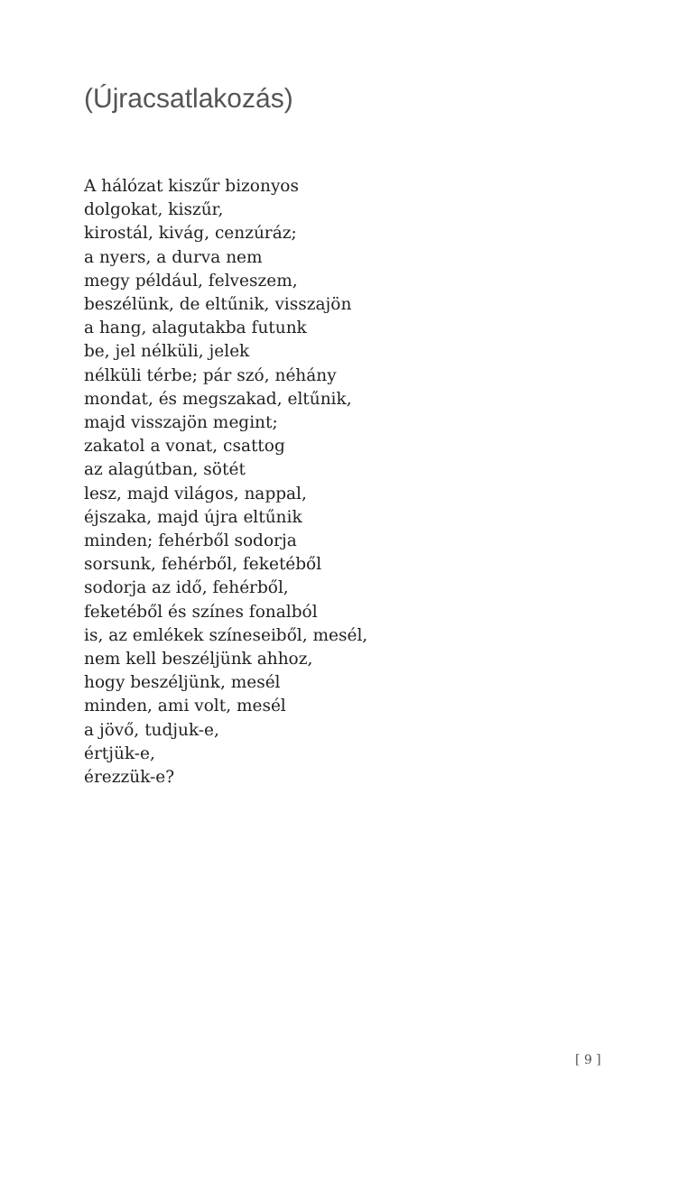(Újracsatlakozás)
A hálózat kiszűr bizonyos
dolgokat, kiszűr,
kirostál, kivág, cenzúráz;
a nyers, a durva nem
megy például, felveszem,
beszélünk, de eltűnik, visszajön
a hang, alagutakba futunk
be, jel nélküli, jelek
nélküli térbe; pár szó, néhány
mondat, és megszakad, eltűnik,
majd visszajön megint;
zakatol a vonat, csattog
az alagútban, sötét
lesz, majd világos, nappal,
éjszaka, majd újra eltűnik
minden; fehérből sodorja
sorsunk, fehérből, feketéből
sodorja az idő, fehérből,
feketéből és színes fonalból
is, az emlékek színeseiből, mesél,
nem kell beszéljünk ahhoz,
hogy beszéljünk, mesél
minden, ami volt, mesél
a jövő, tudjuk-e,
értjük-e,
érezzük-e?
[ 9 ]